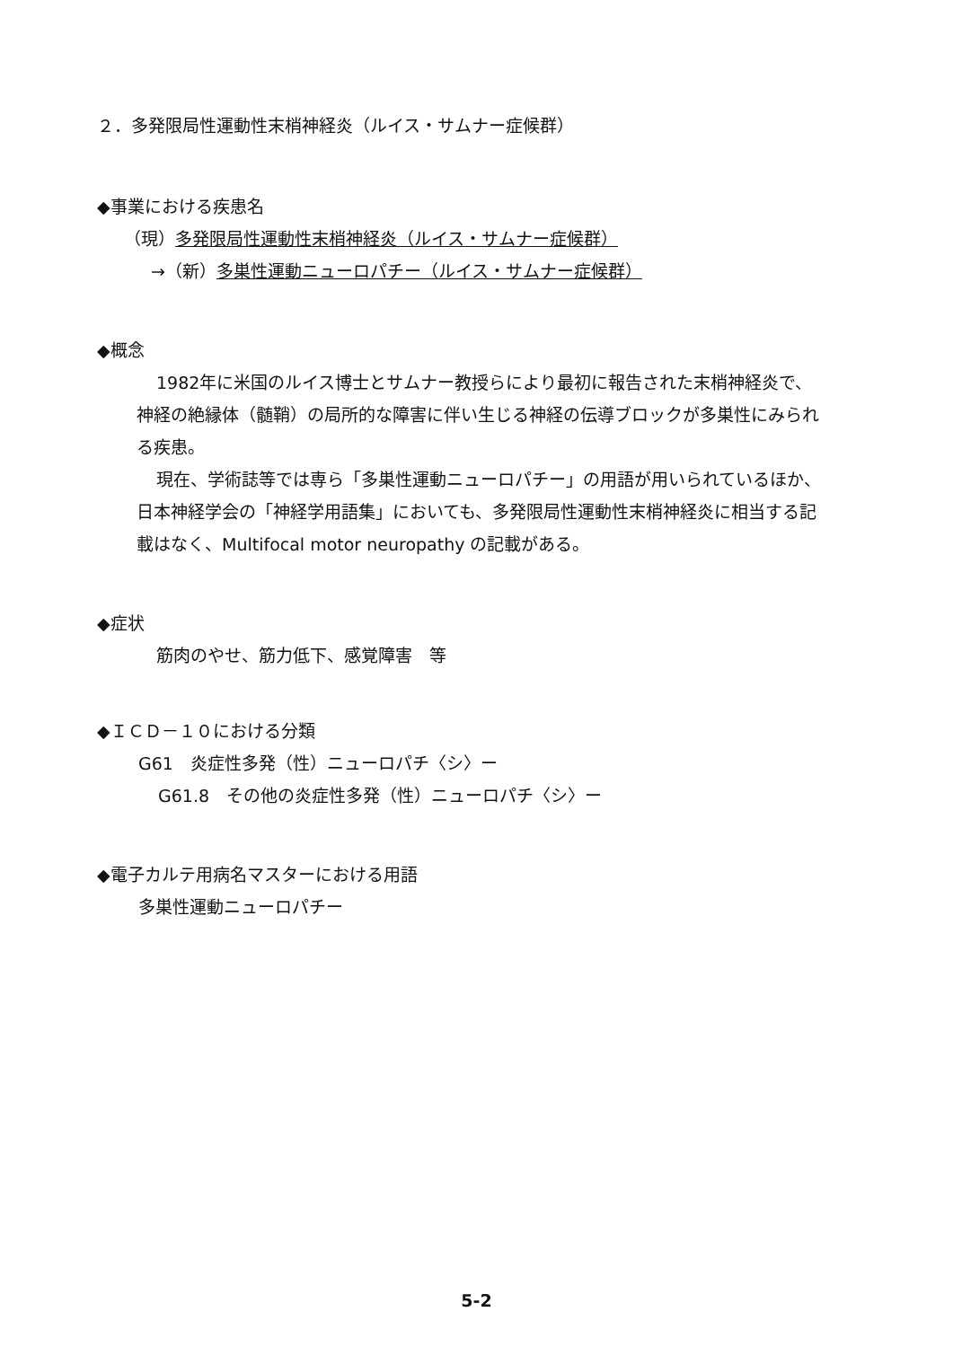２．多発限局性運動性末梢神経炎（ルイス・サムナー症候群）
◆事業における疾患名
（現）多発限局性運動性末梢神経炎（ルイス・サムナー症候群）
→（新）多巣性運動ニューロパチー（ルイス・サムナー症候群）
◆概念
1982年に米国のルイス博士とサムナー教授らにより最初に報告された末梢神経炎で、神経の絶縁体（髄鞘）の局所的な障害に伴い生じる神経の伝導ブロックが多巣性にみられる疾患。
現在、学術誌等では専ら「多巣性運動ニューロパチー」の用語が用いられているほか、日本神経学会の「神経学用語集」においても、多発限局性運動性末梢神経炎に相当する記載はなく、Multifocal motor neuropathy の記載がある。
◆症状
筋肉のやせ、筋力低下、感覚障害　等
◆ＩＣＤ－１０における分類
G61　炎症性多発（性）ニューロパチ〈シ〉ー
G61.8　その他の炎症性多発（性）ニューロパチ〈シ〉ー
◆電子カルテ用病名マスターにおける用語
多巣性運動ニューロパチー
5-2